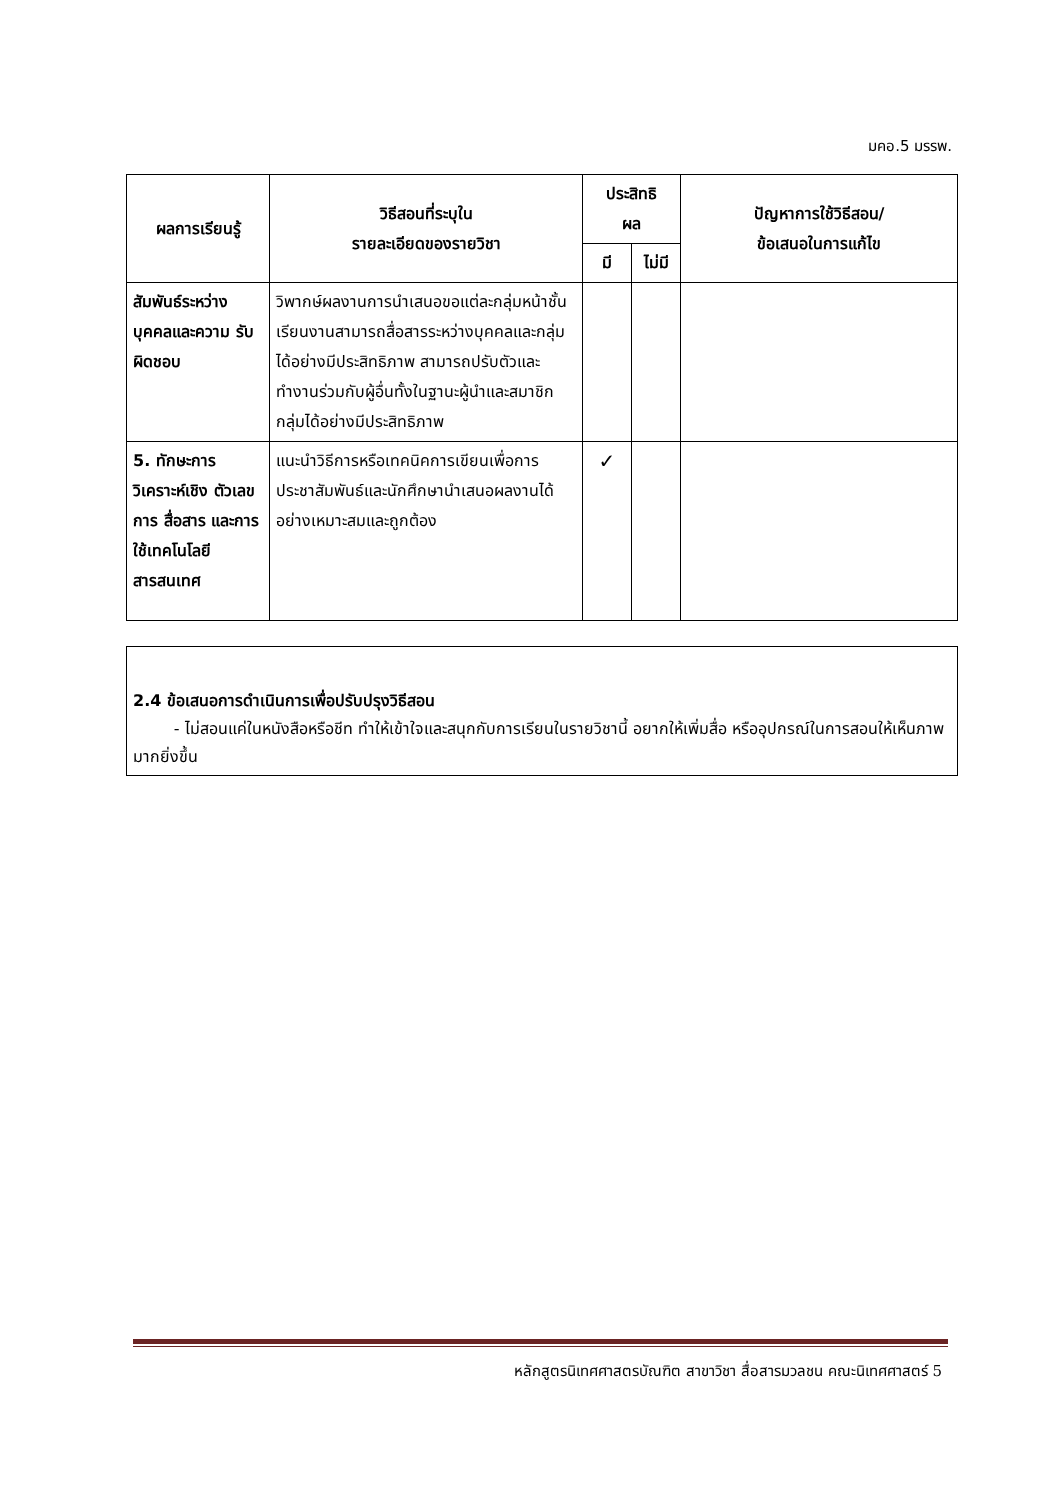มคอ.5 มรรพ.
| ผลการเรียนรู้ | วิธีสอนที่ระบุใน รายละเอียดของรายวิชา | ประสิทธิ ผล | | ปัญหาการใช้วิธีสอน/ ข้อเสนอในการแก้ไข |
| --- | --- | --- | --- | --- |
| | | มี | ไม่มี | |
| สัมพันธ์ระหว่าง บุคคลและความ รับผิดชอบ | วิพากษ์ผลงานการนำเสนอขอแต่ละกลุ่มหน้าชั้นเรียนงานสามารถสื่อสารระหว่างบุคคลและกลุ่มได้อย่างมีประสิทธิภาพ สามารถปรับตัวและทำงานร่วมกับผู้อื่นทั้งในฐานะผู้นำและสมาชิกกลุ่มได้อย่างมีประสิทธิภาพ | | | |
| 5. ทักษะการ วิเคราะห์เชิง ตัวเลข การ สื่อสาร และการ ใช้เทคโนโลยี สารสนเทศ | แนะนำวิธีการหรือเทคนิคการเขียนเพื่อการประชาสัมพันธ์และนักศึกษานำเสนอผลงานได้อย่างเหมาะสมและถูกต้อง | ✓ | | |
2.4 ข้อเสนอการดำเนินการเพื่อปรับปรุงวิธีสอน
- ไม่สอนแค่ในหนังสือหรือชีท ทำให้เข้าใจและสนุกกับการเรียนในรายวิชานี้ อยากให้เพิ่มสื่อ หรืออุปกรณ์ในการสอนให้เห็นภาพมากยิ่งขึ้น
หลักสูตรนิเทศศาสตรบัณฑิต สาขาวิชา สื่อสารมวลชน คณะนิเทศศาสตร์ 5